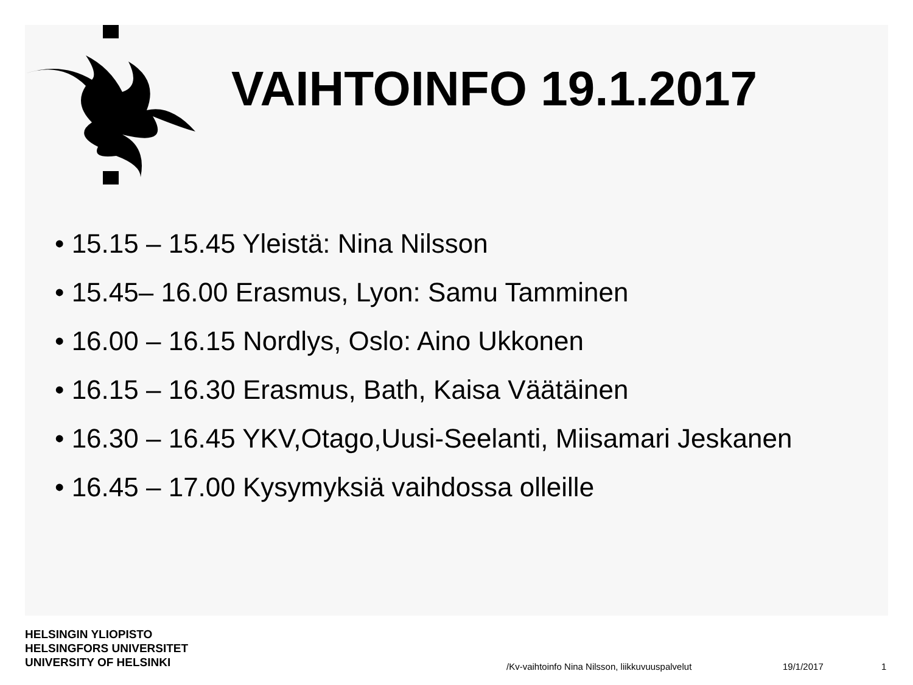VAIHTOINFO 19.1.2017
• 15.15 – 15.45 Yleistä: Nina Nilsson
• 15.45– 16.00 Erasmus, Lyon: Samu Tamminen
• 16.00 – 16.15 Nordlys, Oslo: Aino Ukkonen
• 16.15 – 16.30 Erasmus, Bath, Kaisa Väätäinen
• 16.30 – 16.45 YKV,Otago,Uusi-Seelanti, Miisamari Jeskanen
• 16.45 – 17.00 Kysymyksiä vaihdossa olleille
HELSINGIN YLIOPISTO
HELSINGFORS UNIVERSITET
UNIVERSITY OF HELSINKI
/Kv-vaihtoinfo Nina Nilsson, liikkuvuuspalvelut
19/1/2017 1